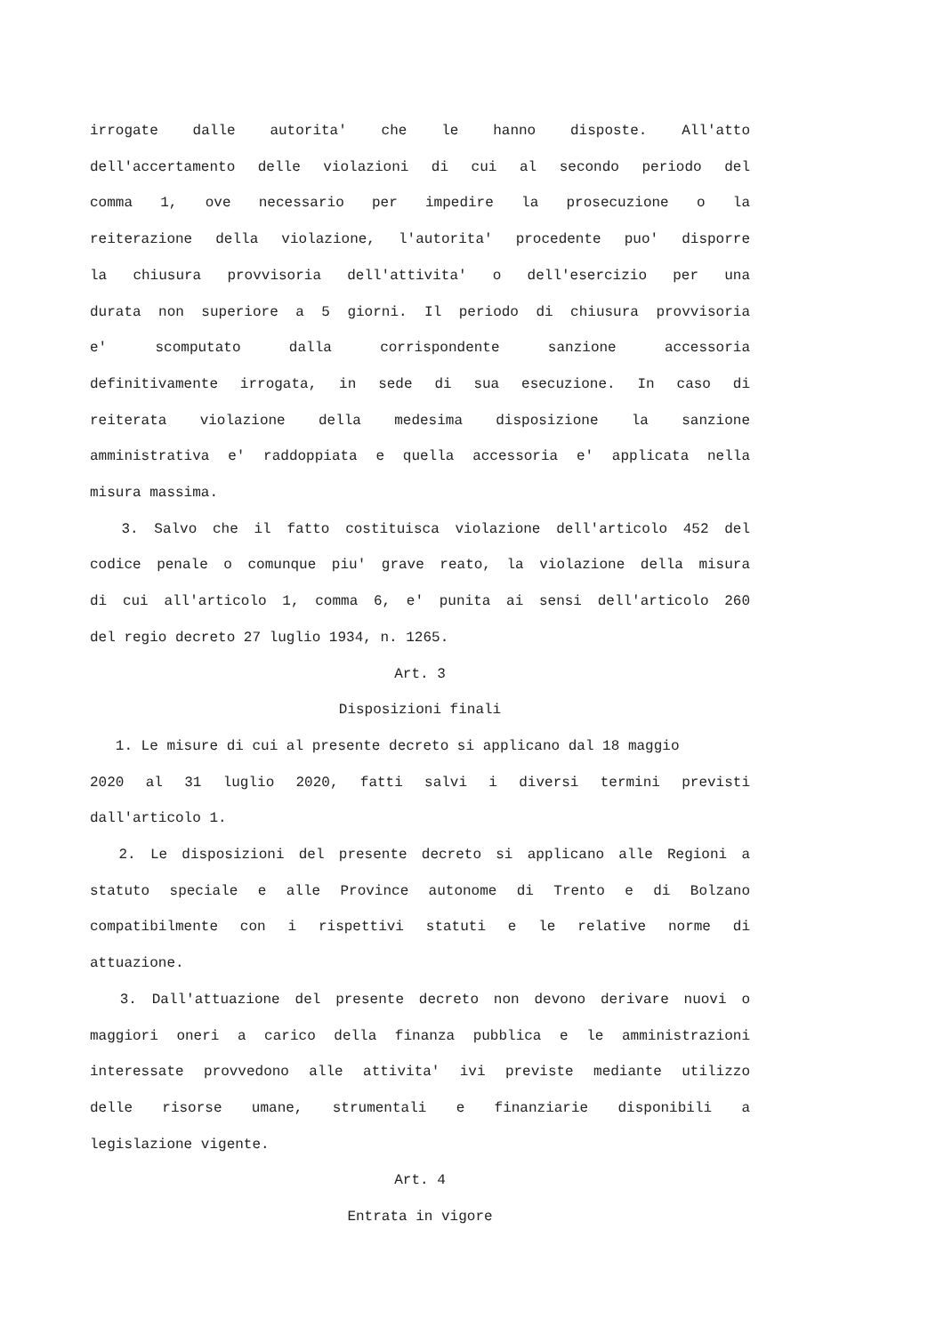irrogate dalle autorita' che le hanno disposte. All'atto
dell'accertamento delle violazioni di cui al secondo periodo del
comma 1, ove necessario per impedire la prosecuzione o la
reiterazione della violazione, l'autorita' procedente puo' disporre
la chiusura provvisoria dell'attivita' o dell'esercizio per una
durata non superiore a 5 giorni. Il periodo di chiusura provvisoria
e' scomputato dalla corrispondente sanzione accessoria
definitivamente irrogata, in sede di sua esecuzione. In caso di
reiterata violazione della medesima disposizione la sanzione
amministrativa e' raddoppiata e quella accessoria e' applicata nella
misura massima.
3. Salvo che il fatto costituisca violazione dell'articolo 452 del
codice penale o comunque piu' grave reato, la violazione della misura
di cui all'articolo 1, comma 6, e' punita ai sensi dell'articolo 260
del regio decreto 27 luglio 1934, n. 1265.
Art. 3
Disposizioni finali
1. Le misure di cui al presente decreto si applicano dal 18 maggio
2020 al 31 luglio 2020, fatti salvi i diversi termini previsti
dall'articolo 1.
2. Le disposizioni del presente decreto si applicano alle Regioni a
statuto speciale e alle Province autonome di Trento e di Bolzano
compatibilmente con i rispettivi statuti e le relative norme di
attuazione.
3. Dall'attuazione del presente decreto non devono derivare nuovi o
maggiori oneri a carico della finanza pubblica e le amministrazioni
interessate provvedono alle attivita' ivi previste mediante utilizzo
delle risorse umane, strumentali e finanziarie disponibili a
legislazione vigente.
Art. 4
Entrata in vigore